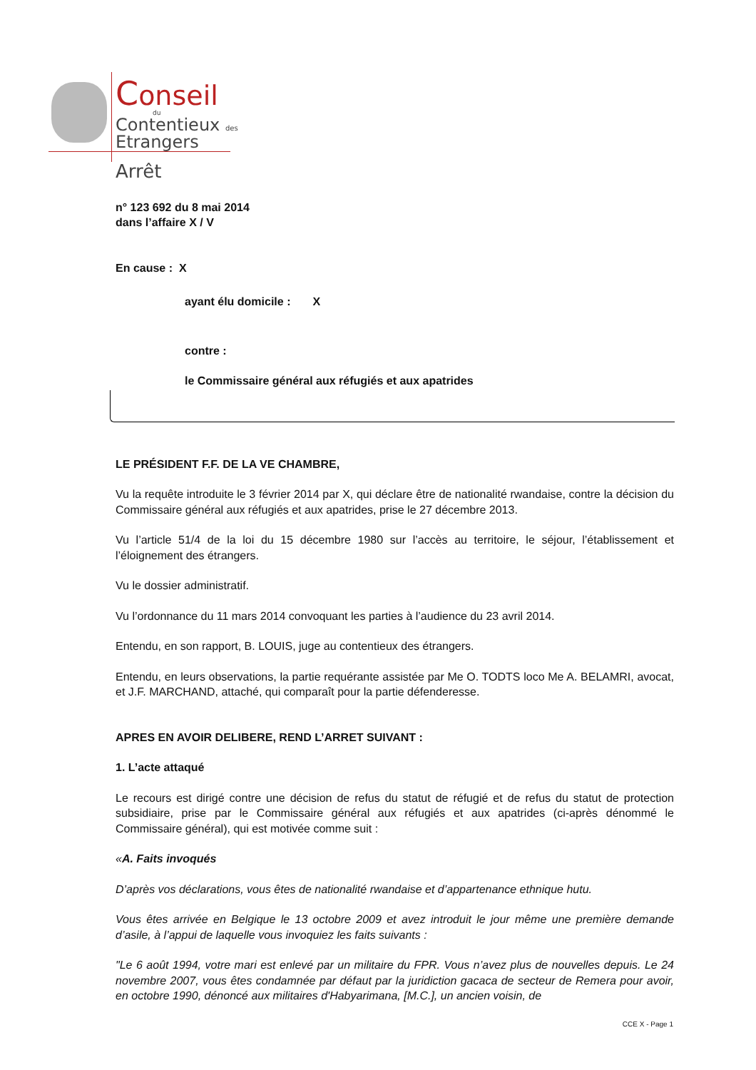Conseil
du
Contentieux des
Etrangers
Arrêt
n° 123 692 du 8 mai 2014
dans l’affaire X / V
En cause : X
ayant élu domicile : X
contre :
le Commissaire général aux réfugiés et aux apatrides
LE PRÉSIDENT F.F. DE LA VE CHAMBRE,
Vu la requête introduite le 3 février 2014 par X, qui déclare être de nationalité rwandaise, contre la décision du Commissaire général aux réfugiés et aux apatrides, prise le 27 décembre 2013.
Vu l’article 51/4 de la loi du 15 décembre 1980 sur l’accès au territoire, le séjour, l’établissement et l’éloignement des étrangers.
Vu le dossier administratif.
Vu l’ordonnance du 11 mars 2014 convoquant les parties à l’audience du 23 avril 2014.
Entendu, en son rapport, B. LOUIS, juge au contentieux des étrangers.
Entendu, en leurs observations, la partie requérante assistée par Me O. TODTS loco Me A. BELAMRI, avocat, et J.F. MARCHAND, attaché, qui comparaît pour la partie défenderesse.
APRES EN AVOIR DELIBERE, REND L’ARRET SUIVANT :
1. L’acte attaqué
Le recours est dirigé contre une décision de refus du statut de réfugié et de refus du statut de protection subsidiaire, prise par le Commissaire général aux réfugiés et aux apatrides (ci-après dénommé le Commissaire général), qui est motivée comme suit :
«A. Faits invoqués
D’après vos déclarations, vous êtes de nationalité rwandaise et d’appartenance ethnique hutu.
Vous êtes arrivée en Belgique le 13 octobre 2009 et avez introduit le jour même une première demande d’asile, à l’appui de laquelle vous invoquiez les faits suivants :
"Le 6 août 1994, votre mari est enlevé par un militaire du FPR. Vous n’avez plus de nouvelles depuis. Le 24 novembre 2007, vous êtes condamnée par défaut par la juridiction gacaca de secteur de Remera pour avoir, en octobre 1990, dénoncé aux militaires d'Habyarimana, [M.C.], un ancien voisin, de
CCE X - Page 1